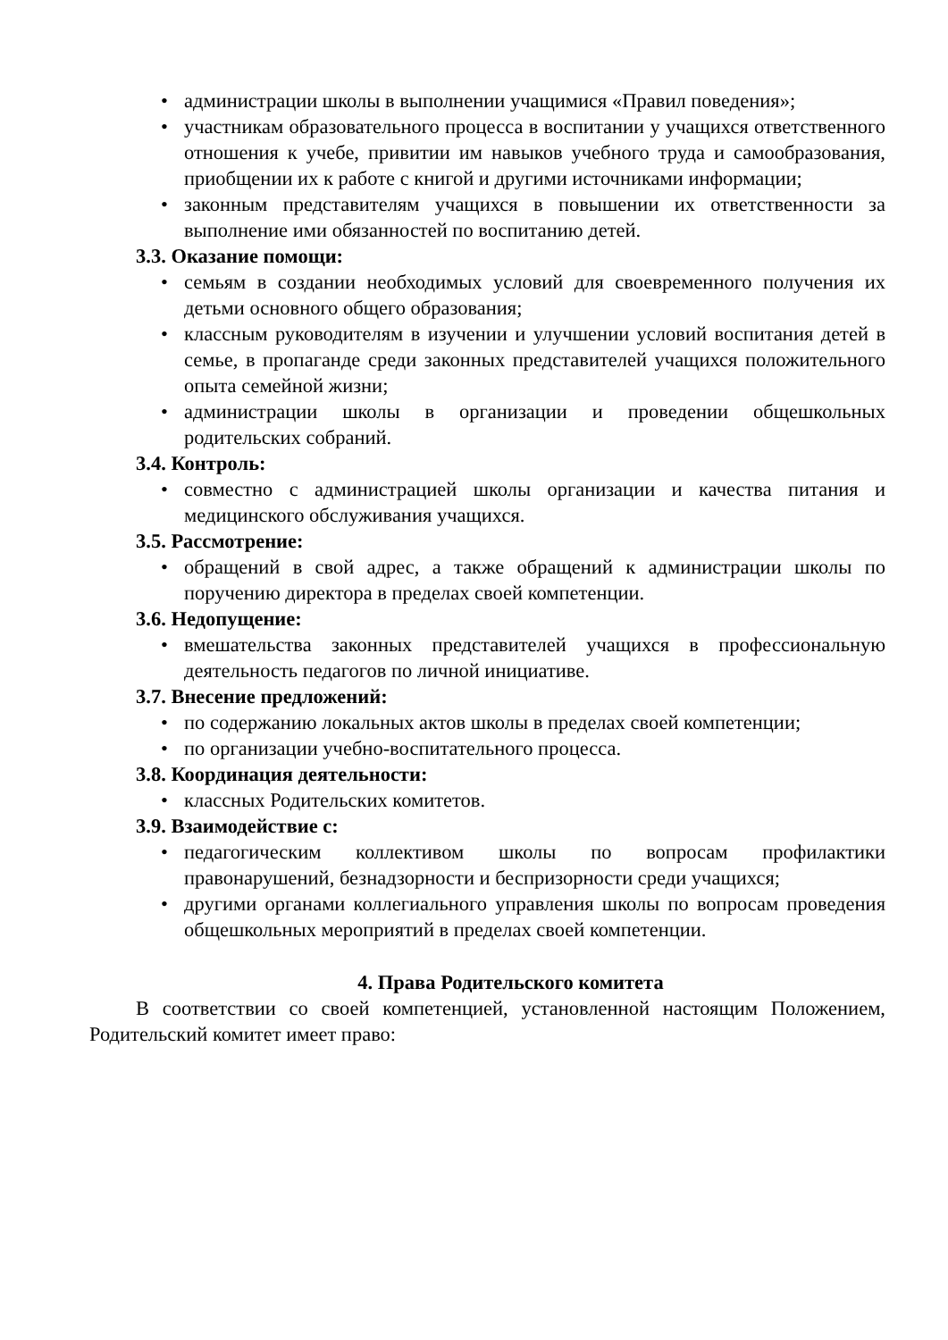• администрации школы в выполнении учащимися «Правил поведения»;
• участникам образовательного процесса в воспитании у учащихся ответственного отношения к учебе, привитии им навыков учебного труда и самообразования, приобщении их к работе с книгой и другими источниками информации;
• законным представителям учащихся в повышении их ответственности за выполнение ими обязанностей по воспитанию детей.
3.3. Оказание помощи:
• семьям в создании необходимых условий для своевременного получения их детьми основного общего образования;
• классным руководителям в изучении и улучшении условий воспитания детей в семье, в пропаганде среди законных представителей учащихся положительного опыта семейной жизни;
• администрации школы в организации и проведении общешкольных родительских собраний.
3.4. Контроль:
• совместно с администрацией школы организации и качества питания и медицинского обслуживания учащихся.
3.5. Рассмотрение:
• обращений в свой адрес, а также обращений к администрации школы по поручению директора в пределах своей компетенции.
3.6. Недопущение:
• вмешательства законных представителей учащихся в профессиональную деятельность педагогов по личной инициативе.
3.7. Внесение предложений:
• по содержанию локальных актов школы в пределах своей компетенции;
• по организации учебно-воспитательного процесса.
3.8. Координация деятельности:
• классных Родительских комитетов.
3.9. Взаимодействие с:
• педагогическим коллективом школы по вопросам профилактики правонарушений, безнадзорности и беспризорности среди учащихся;
• другими органами коллегиального управления школы по вопросам проведения общешкольных мероприятий в пределах своей компетенции.
4. Права Родительского комитета
В соответствии со своей компетенцией, установленной настоящим Положением, Родительский комитет имеет право: